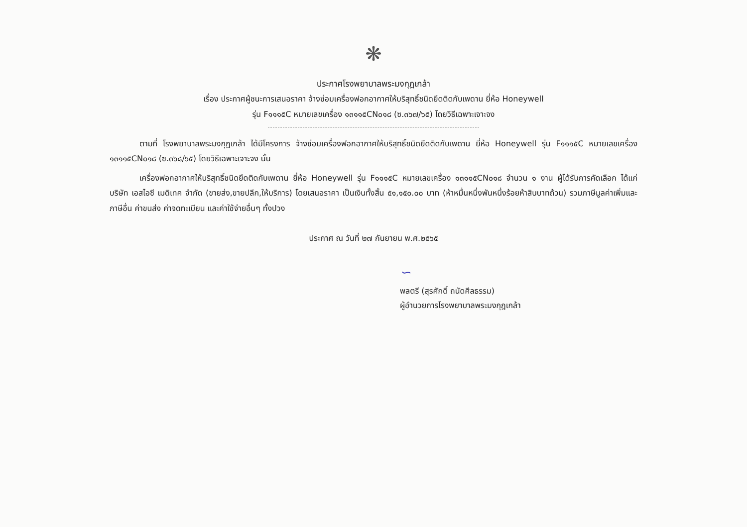❋
ประกาศโรงพยาบาลพระมงกุฎเกล้า
เรื่อง ประกาศผู้ชนะการเสนอราคา จ้างซ่อมเครื่องฟอกอากาศให้บริสุทธิ์ชนิดยึดติดกับเพดาน ยี่ห้อ Honeywell
รุ่น F๑๑๑๕C หมายเลขเครื่อง ๑๓๑๑๕CN๐๑๘ (ซ.๓๖๗/๖๕) โดยวิธีเฉพาะเจาะจง
ตามที่ โรงพยาบาลพระมงกุฎเกล้า ได้มีโครงการ จ้างซ่อมเครื่องฟอกอากาศให้บริสุทธิ์ชนิดยึดติดกับเพดาน ยี่ห้อ Honeywell รุ่น F๑๑๑๕C หมายเลขเครื่อง ๑๓๑๑๕CN๐๑๘ (ซ.๓๖๘/๖๕) โดยวิธีเฉพาะเจาะจง นั้น
เครื่องฟอกอากาศให้บริสุทธิ์ชนิดยึดติดกับเพดาน ยี่ห้อ Honeywell รุ่น F๑๑๑๕C หมายเลขเครื่อง ๑๓๑๑๕CN๐๑๘ จำนวน ๑ งาน ผู้ได้รับการคัดเลือก ได้แก่ บริษัท เอสไอซี เมดิเทค จำกัด (ขายส่ง,ขายปลีก,ให้บริการ) โดยเสนอราคา เป็นเงินทั้งสิ้น ๕๑,๑๕๐.๐๐ บาท (ห้าหมื่นหนึ่งพันหนึ่งร้อยห้าสิบบาทถ้วน) รวมภาษีมูลค่าเพิ่มและภาษีอื่น ค่าขนส่ง ค่าจดทะเบียน และค่าใช้จ่ายอื่นๆ ทั้งปวง
ประกาศ ณ วันที่ ๒๗ กันยายน พ.ศ.๒๕๖๕
∽
พลตรี (สุรศักดิ์ ถนัดศีลธรรม)
ผู้อำนวยการโรงพยาบาลพระมงกุฎเกล้า